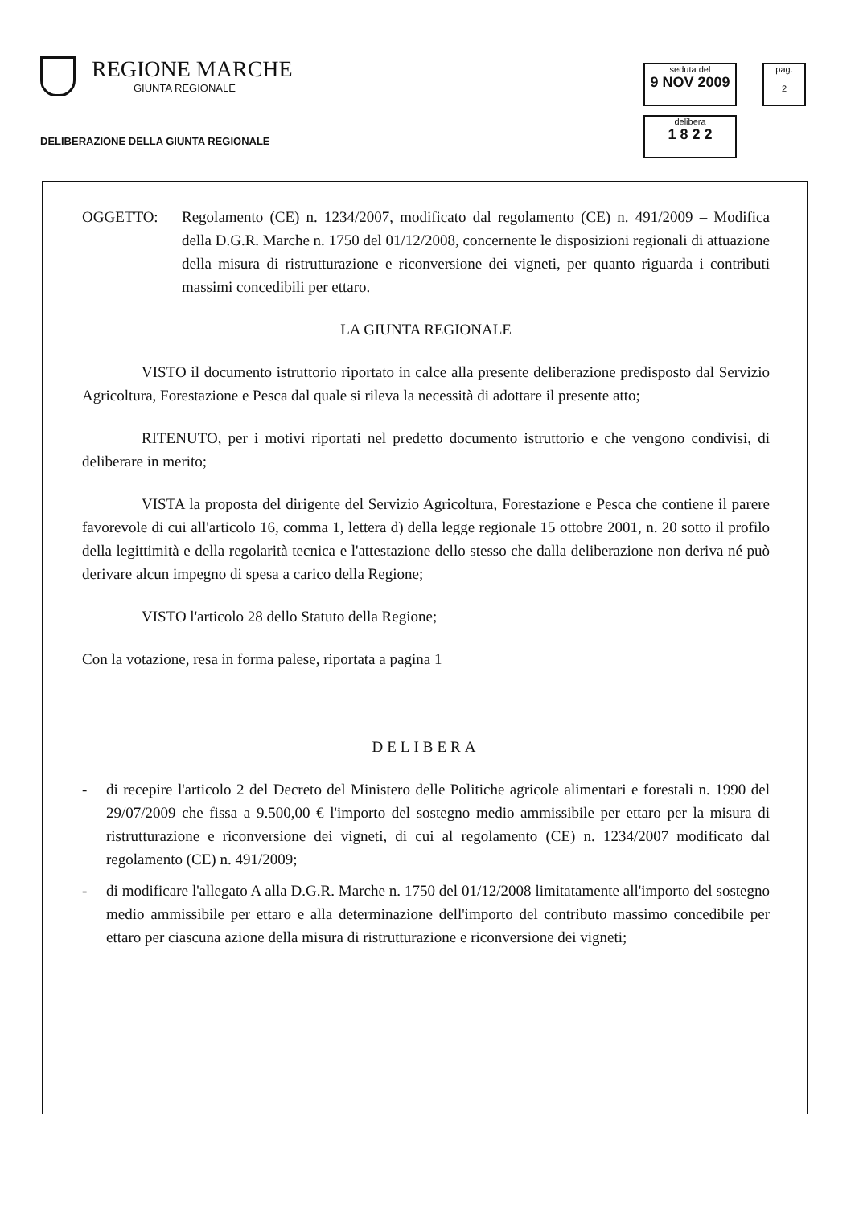REGIONE MARCHE
GIUNTA REGIONALE
DELIBERAZIONE DELLA GIUNTA REGIONALE
seduta del
9 NOV 2009
pag.
2
delibera
1 8 2 2
OGGETTO: Regolamento (CE) n. 1234/2007, modificato dal regolamento (CE) n. 491/2009 – Modifica della D.G.R. Marche n. 1750 del 01/12/2008, concernente le disposizioni regionali di attuazione della misura di ristrutturazione e riconversione dei vigneti, per quanto riguarda i contributi massimi concedibili per ettaro.
LA GIUNTA REGIONALE
VISTO il documento istruttorio riportato in calce alla presente deliberazione predisposto dal Servizio Agricoltura, Forestazione e Pesca dal quale si rileva la necessità di adottare il presente atto;
RITENUTO, per i motivi riportati nel predetto documento istruttorio e che vengono condivisi, di deliberare in merito;
VISTA la proposta del dirigente del Servizio Agricoltura, Forestazione e Pesca che contiene il parere favorevole di cui all'articolo 16, comma 1, lettera d) della legge regionale 15 ottobre 2001, n. 20 sotto il profilo della legittimità e della regolarità tecnica e l'attestazione dello stesso che dalla deliberazione non deriva né può derivare alcun impegno di spesa a carico della Regione;
VISTO l'articolo 28 dello Statuto della Regione;
Con la votazione, resa in forma palese, riportata a pagina 1
DELIBERA
- di recepire l'articolo 2 del Decreto del Ministero delle Politiche agricole alimentari e forestali n. 1990 del 29/07/2009 che fissa a 9.500,00 € l'importo del sostegno medio ammissibile per ettaro per la misura di ristrutturazione e riconversione dei vigneti, di cui al regolamento (CE) n. 1234/2007 modificato dal regolamento (CE) n. 491/2009;
- di modificare l'allegato A alla D.G.R. Marche n. 1750 del 01/12/2008 limitatamente all'importo del sostegno medio ammissibile per ettaro e alla determinazione dell'importo del contributo massimo concedibile per ettaro per ciascuna azione della misura di ristrutturazione e riconversione dei vigneti;